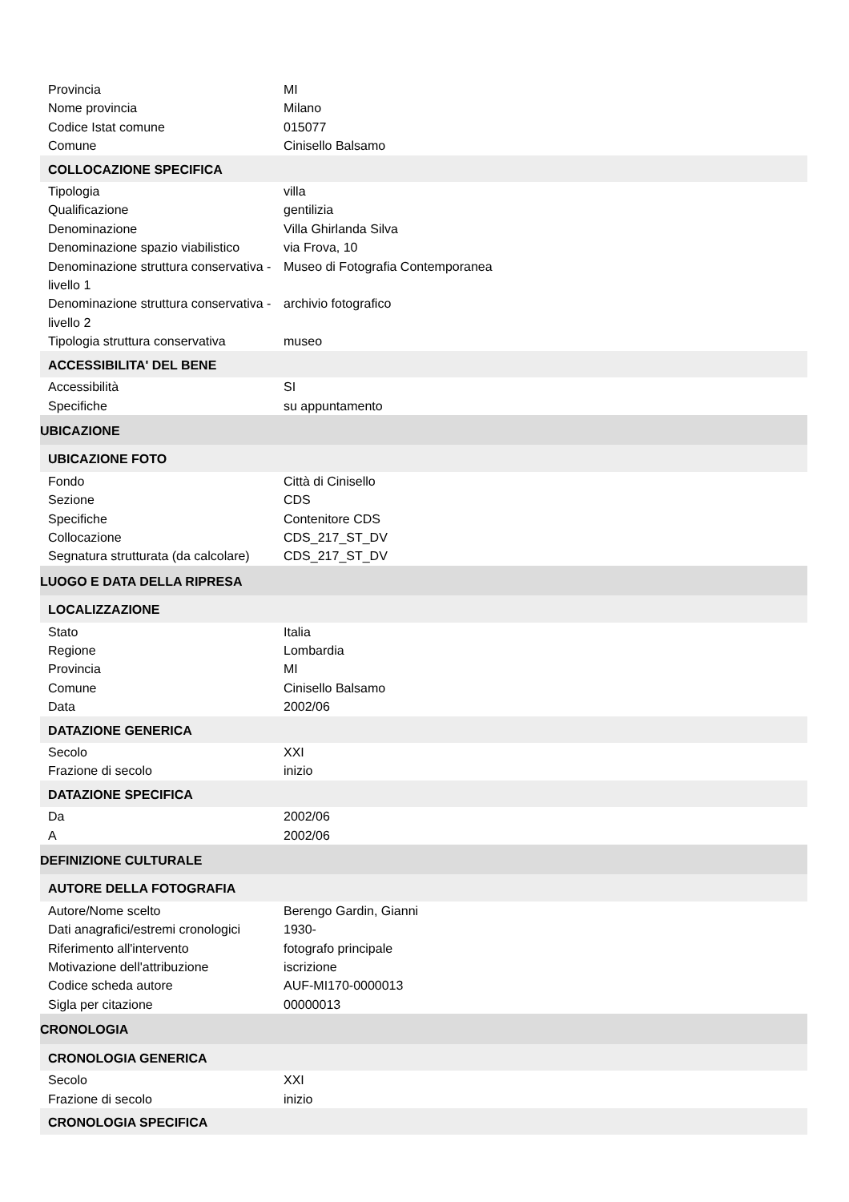| Provincia | MI |
| Nome provincia | Milano |
| Codice Istat comune | 015077 |
| Comune | Cinisello Balsamo |
| COLLOCAZIONE SPECIFICA | |
| Tipologia | villa |
| Qualificazione | gentilizia |
| Denominazione | Villa Ghirlanda Silva |
| Denominazione spazio viabilistico | via Frova, 10 |
| Denominazione struttura conservativa - livello 1 | Museo di Fotografia Contemporanea |
| Denominazione struttura conservativa - livello 2 | archivio fotografico |
| Tipologia struttura conservativa | museo |
| ACCESSIBILITA' DEL BENE | |
| Accessibilità | SI |
| Specifiche | su appuntamento |
| UBICAZIONE | |
| UBICAZIONE FOTO | |
| Fondo | Città di Cinisello |
| Sezione | CDS |
| Specifiche | Contenitore CDS |
| Collocazione | CDS_217_ST_DV |
| Segnatura strutturata (da calcolare) | CDS_217_ST_DV |
| LUOGO E DATA DELLA RIPRESA | |
| LOCALIZZAZIONE | |
| Stato | Italia |
| Regione | Lombardia |
| Provincia | MI |
| Comune | Cinisello Balsamo |
| Data | 2002/06 |
| DATAZIONE GENERICA | |
| Secolo | XXI |
| Frazione di secolo | inizio |
| DATAZIONE SPECIFICA | |
| Da | 2002/06 |
| A | 2002/06 |
| DEFINIZIONE CULTURALE | |
| AUTORE DELLA FOTOGRAFIA | |
| Autore/Nome scelto | Berengo Gardin, Gianni |
| Dati anagrafici/estremi cronologici | 1930- |
| Riferimento all'intervento | fotografo principale |
| Motivazione dell'attribuzione | iscrizione |
| Codice scheda autore | AUF-MI170-0000013 |
| Sigla per citazione | 00000013 |
| CRONOLOGIA | |
| CRONOLOGIA GENERICA | |
| Secolo | XXI |
| Frazione di secolo | inizio |
| CRONOLOGIA SPECIFICA | |